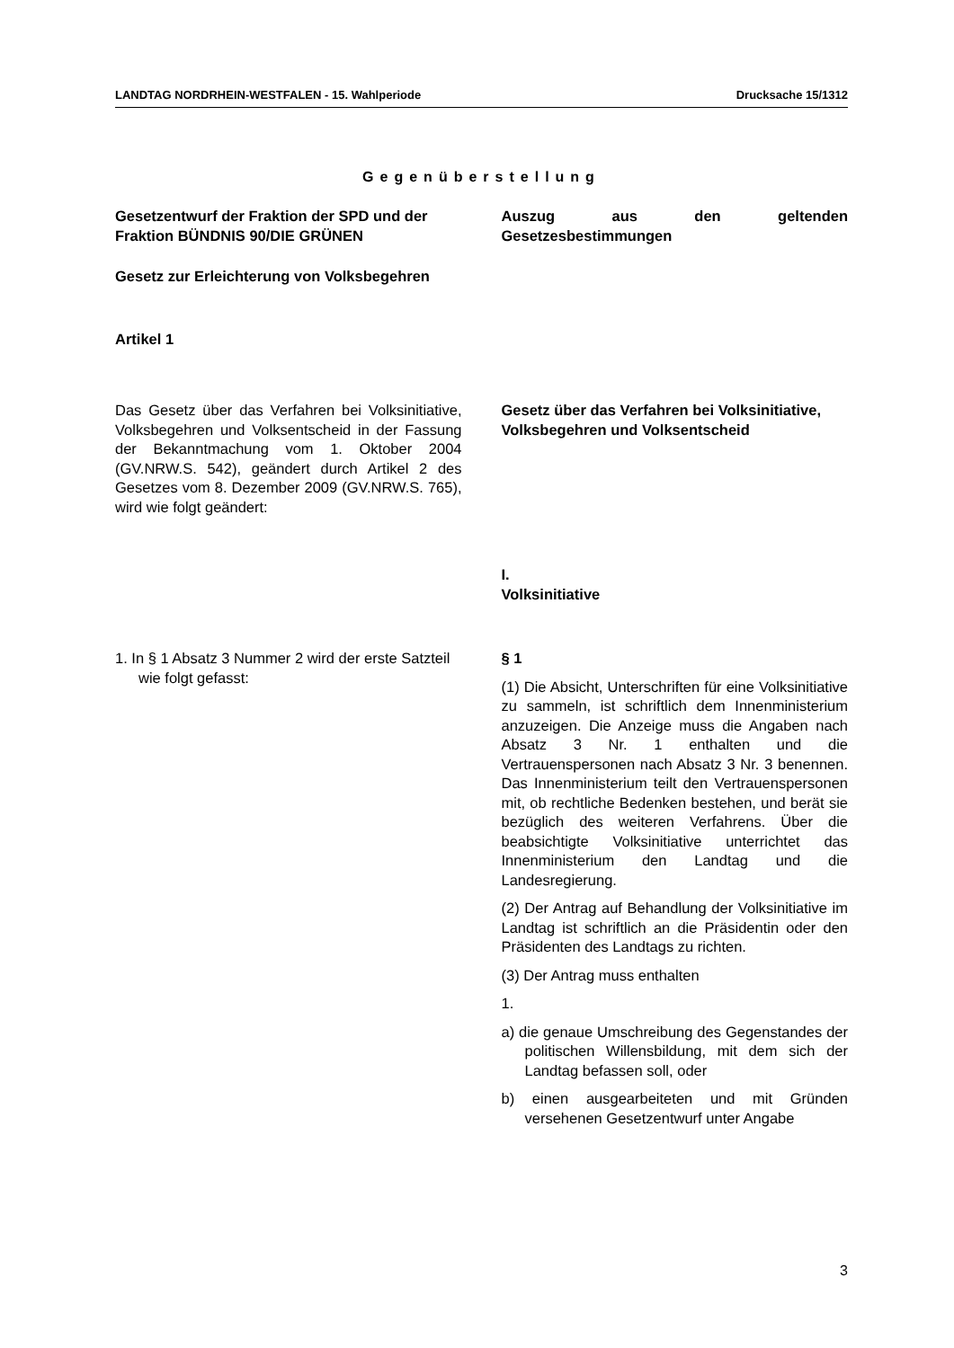LANDTAG NORDRHEIN-WESTFALEN - 15. Wahlperiode Drucksache 15/1312
Gegenüberstellung
Gesetzentwurf der Fraktion der SPD und der Fraktion BÜNDNIS 90/DIE GRÜNEN
Gesetz zur Erleichterung von Volksbegehren
Artikel 1
Auszug aus den geltenden Gesetzesbestimmungen
Das Gesetz über das Verfahren bei Volksinitiative, Volksbegehren und Volksentscheid in der Fassung der Bekanntmachung vom 1. Oktober 2004 (GV.NRW.S. 542), geändert durch Artikel 2 des Gesetzes vom 8. Dezember 2009 (GV.NRW.S. 765), wird wie folgt geändert:
Gesetz über das Verfahren bei Volksinitiative, Volksbegehren und Volksentscheid
I.
Volksinitiative
1. In § 1 Absatz 3 Nummer 2 wird der erste Satzteil wie folgt gefasst:
§ 1
(1) Die Absicht, Unterschriften für eine Volksinitiative zu sammeln, ist schriftlich dem Innenministerium anzuzeigen. Die Anzeige muss die Angaben nach Absatz 3 Nr. 1 enthalten und die Vertrauenspersonen nach Absatz 3 Nr. 3 benennen. Das Innenministerium teilt den Vertrauenspersonen mit, ob rechtliche Bedenken bestehen, und berät sie bezüglich des weiteren Verfahrens. Über die beabsichtigte Volksinitiative unterrichtet das Innenministerium den Landtag und die Landesregierung.
(2) Der Antrag auf Behandlung der Volksinitiative im Landtag ist schriftlich an die Präsidentin oder den Präsidenten des Landtags zu richten.
(3) Der Antrag muss enthalten
1.
a) die genaue Umschreibung des Gegenstandes der politischen Willensbildung, mit dem sich der Landtag befassen soll, oder
b) einen ausgearbeiteten und mit Gründen versehenen Gesetzentwurf unter Angabe
3